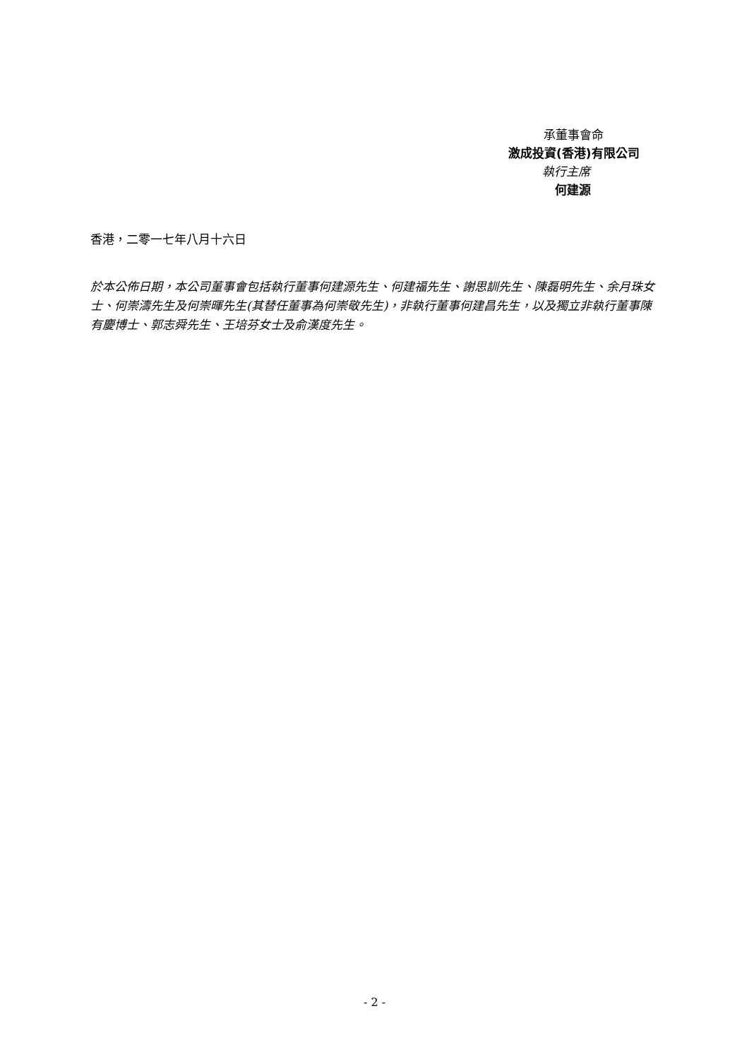承董事會命
激成投資(香港)有限公司
執行主席
何建源
香港，二零一七年八月十六日
於本公佈日期，本公司董事會包括執行董事何建源先生、何建福先生、謝思訓先生、陳磊明先生、余月珠女士、何崇濤先生及何崇暉先生(其替任董事為何崇敬先生)，非執行董事何建昌先生，以及獨立非執行董事陳有慶博士、郭志舜先生、王培芬女士及俞漢度先生。
- 2 -